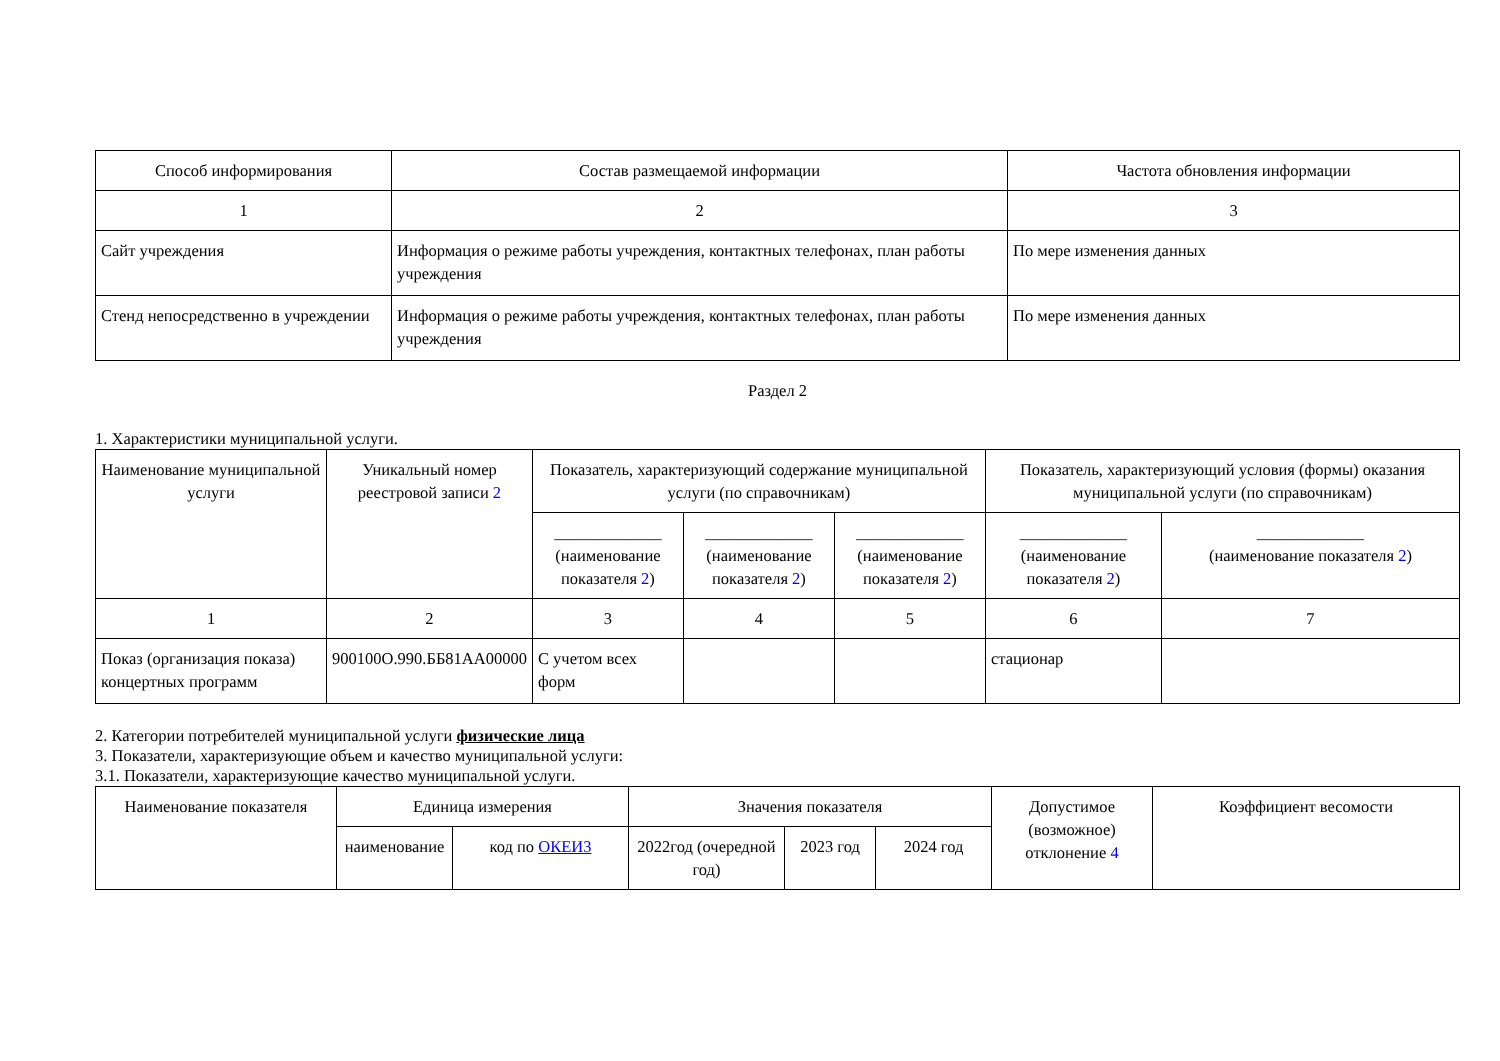| Способ информирования | Состав размещаемой информации | Частота обновления информации |
| --- | --- | --- |
| 1 | 2 | 3 |
| Сайт учреждения | Информация о режиме работы учреждения, контактных телефонах, план работы учреждения | По мере изменения данных |
| Стенд непосредственно в учреждении | Информация о режиме работы учреждения, контактных телефонах, план работы учреждения | По мере изменения данных |
Раздел 2
1. Характеристики муниципальной услуги.
| Наименование муниципальной услуги | Уникальный номер реестровой записи 2 | Показатель, характеризующий содержание муниципальной услуги (по справочникам) | | | Показатель, характеризующий условия (формы) оказания муниципальной услуги (по справочникам) | |
| --- | --- | --- | --- | --- | --- | --- |
| | | _____________ (наименование показателя 2 ) | _____________ (наименование показателя 2 ) | _____________ (наименование показателя 2 ) | _____________ (наименование показателя 2 ) | _____________ (наименование показателя 2 ) |
| 1 | 2 | 3 | 4 | 5 | 6 | 7 |
| Показ (организация показа) концертных программ | 900100О.990.ББ81АА00000 | С учетом всех форм | | | стационар | |
2. Категории потребителей муниципальной услуги физические лица
3. Показатели, характеризующие объем и качество муниципальной услуги:
3.1. Показатели, характеризующие качество муниципальной услуги.
| Наименование показателя | Единица измерения | | Значения показателя | | | Допустимое (возможное) отклонение 4 | Коэффициент весомости |
| --- | --- | --- | --- | --- | --- | --- | --- |
| | наименование | код по ОКЕИ3 | 2022год (очередной год) | 2023 год | 2024 год | | |